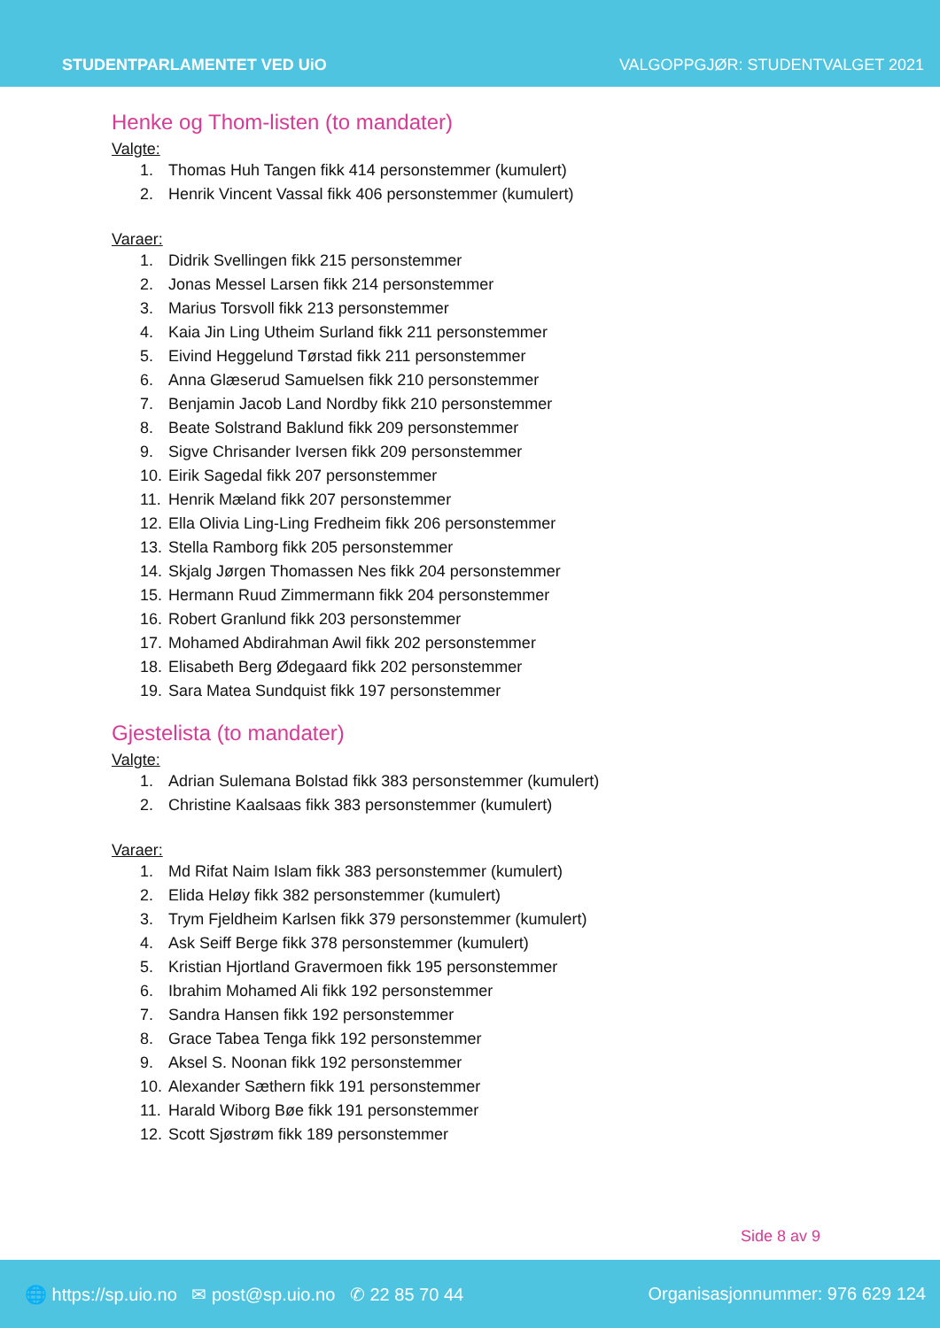STUDENTPARLAMENTET VED UiO VALGOPPGJØR: STUDENTVALGET 2021
Henke og Thom-listen (to mandater)
Valgte:
1. Thomas Huh Tangen fikk 414 personstemmer (kumulert)
2. Henrik Vincent Vassal fikk 406 personstemmer (kumulert)
Varaer:
1. Didrik Svellingen fikk 215 personstemmer
2. Jonas Messel Larsen fikk 214 personstemmer
3. Marius Torsvoll fikk 213 personstemmer
4. Kaia Jin Ling Utheim Surland fikk 211 personstemmer
5. Eivind Heggelund Tørstad fikk 211 personstemmer
6. Anna Glæserud Samuelsen fikk 210 personstemmer
7. Benjamin Jacob Land Nordby fikk 210 personstemmer
8. Beate Solstrand Baklund fikk 209 personstemmer
9. Sigve Chrisander Iversen fikk 209 personstemmer
10. Eirik Sagedal fikk 207 personstemmer
11. Henrik Mæland fikk 207 personstemmer
12. Ella Olivia Ling-Ling Fredheim fikk 206 personstemmer
13. Stella Ramborg fikk 205 personstemmer
14. Skjalg Jørgen Thomassen Nes fikk 204 personstemmer
15. Hermann Ruud Zimmermann fikk 204 personstemmer
16. Robert Granlund fikk 203 personstemmer
17. Mohamed Abdirahman Awil fikk 202 personstemmer
18. Elisabeth Berg Ødegaard fikk 202 personstemmer
19. Sara Matea Sundquist fikk 197 personstemmer
Gjestelista (to mandater)
Valgte:
1. Adrian Sulemana Bolstad fikk 383 personstemmer (kumulert)
2. Christine Kaalsaas fikk 383 personstemmer (kumulert)
Varaer:
1. Md Rifat Naim Islam fikk 383 personstemmer (kumulert)
2. Elida Heløy fikk 382 personstemmer (kumulert)
3. Trym Fjeldheim Karlsen fikk 379 personstemmer (kumulert)
4. Ask Seiff Berge fikk 378 personstemmer (kumulert)
5. Kristian Hjortland Gravermoen fikk 195 personstemmer
6. Ibrahim Mohamed Ali fikk 192 personstemmer
7. Sandra Hansen fikk 192 personstemmer
8. Grace Tabea Tenga fikk 192 personstemmer
9. Aksel S. Noonan fikk 192 personstemmer
10. Alexander Sæthern fikk 191 personstemmer
11. Harald Wiborg Bøe fikk 191 personstemmer
12. Scott Sjøstrøm fikk 189 personstemmer
Side 8 av 9
🌐 https://sp.uio.no ✉ post@sp.uio.no ✆ 22 85 70 44 Organisasjonnummer: 976 629 124